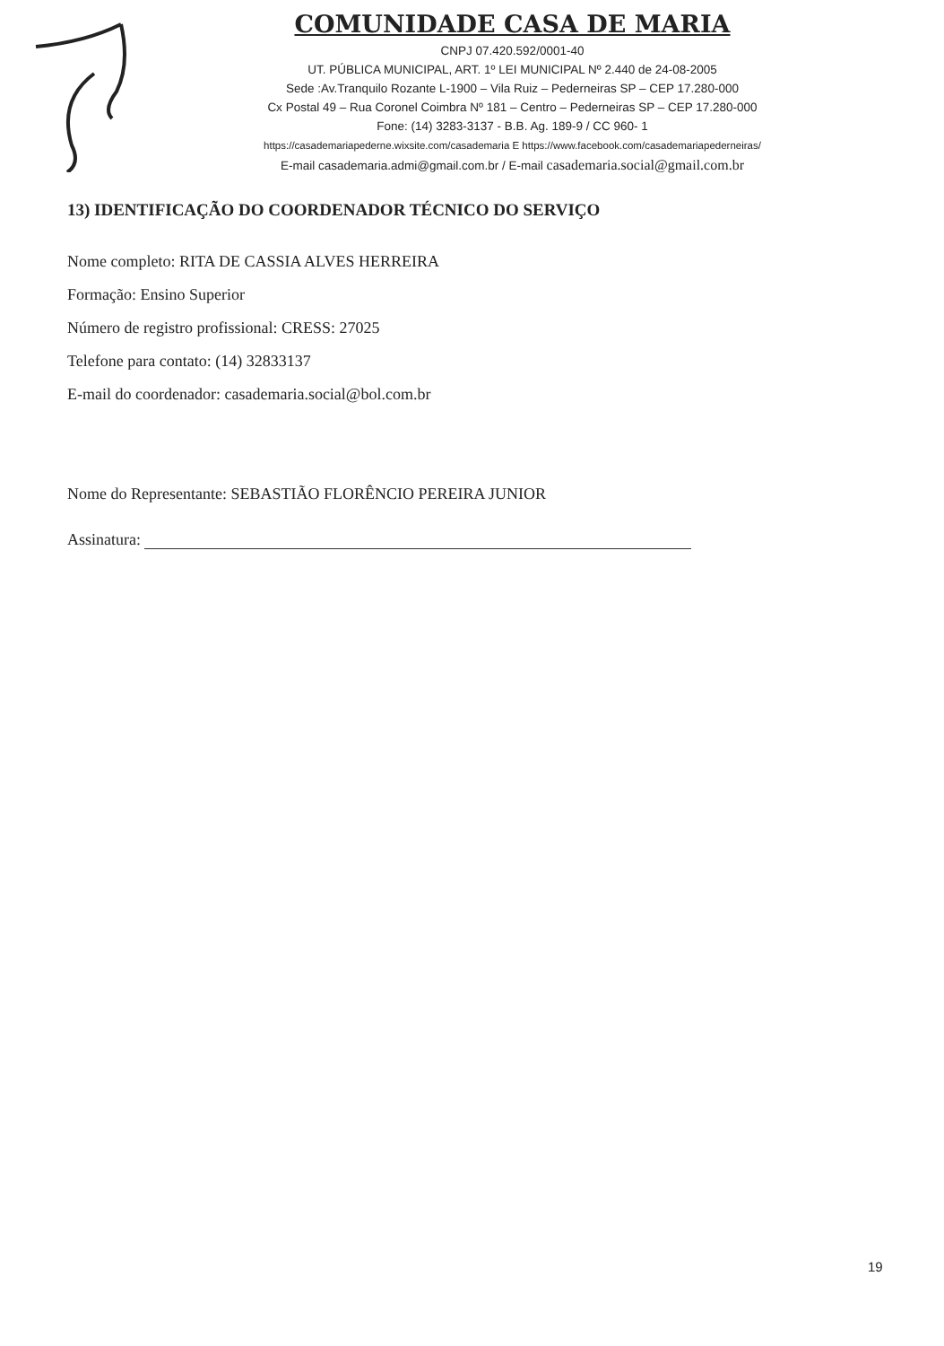COMUNIDADE CASA DE MARIA
CNPJ 07.420.592/0001-40
UT. PÚBLICA MUNICIPAL, ART. 1º LEI MUNICIPAL Nº 2.440 de 24-08-2005
Sede :Av.Tranquilo Rozante L-1900 – Vila Ruiz – Pederneiras SP – CEP 17.280-000
Cx Postal 49 – Rua Coronel Coimbra Nº 181 – Centro – Pederneiras SP – CEP 17.280-000
Fone: (14) 3283-3137 - B.B. Ag. 189-9 / CC 960- 1
https://casademariapederne.wixsite.com/casademaria E https://www.facebook.com/casademariapederneiras/
E-mail casademaria.admi@gmail.com.br / E-mail casademaria.social@gmail.com.br
13) IDENTIFICAÇÃO DO COORDENADOR TÉCNICO DO SERVIÇO
Nome completo: RITA DE CASSIA ALVES HERREIRA
Formação: Ensino Superior
Número de registro profissional: CRESS: 27025
Telefone para contato: (14) 32833137
E-mail do coordenador: casademaria.social@bol.com.br
Nome do Representante: SEBASTIÃO FLORÊNCIO PEREIRA JUNIOR
Assinatura:
19